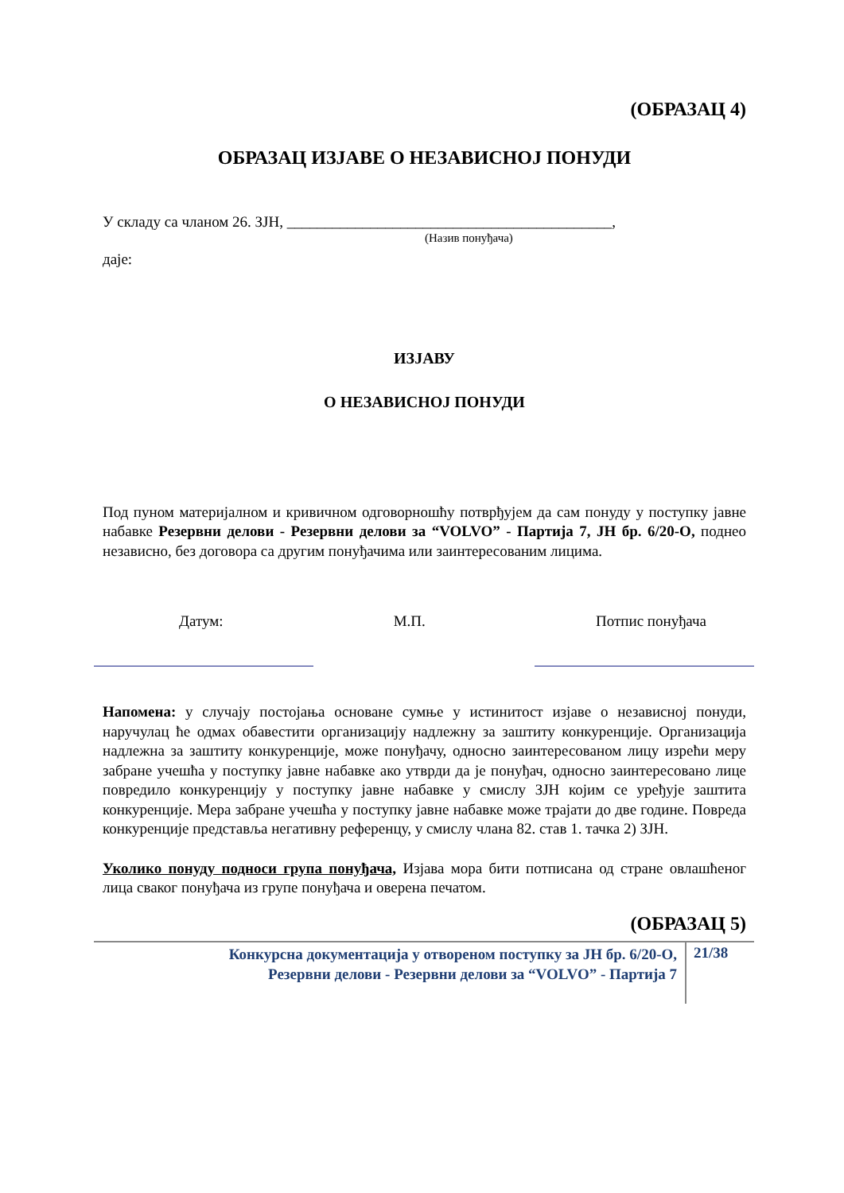(ОБРАЗАЦ 4)
ОБРАЗАЦ ИЗЈАВЕ О НЕЗАВИСНОЈ ПОНУДИ
У складу са чланом 26. ЗЈН, ___________________________________________,
(Назив понуђача)
даје:
ИЗЈАВУ
О НЕЗАВИСНОЈ ПОНУДИ
Под пуном материјалном и кривичном одговорношћу потврђујем да сам понуду у поступку јавне набавке Резервни делови - Резервни делови за “VOLVO” - Партија 7, ЈН бр. 6/20-О, поднео независно, без договора са другим понуђачима или заинтересованим лицима.
Датум: М.П. Потпис понуђача
Напомена: у случају постојања основане сумње у истинитост изјаве о независној понуди, наручулац ће одмах обавестити организацију надлежну за заштиту конкуренције. Организација надлежна за заштиту конкуренције, може понуђачу, односно заинтересованом лицу изрећи меру забране учешћа у поступку јавне набавке ако утврди да је понуђач, односно заинтересовано лице повредило конкуренцију у поступку јавне набавке у смислу ЗЈН којим се уређује заштита конкуренције. Мера забране учешћа у поступку јавне набавке може трајати до две године. Повреда конкуренције представља негативну референцу, у смислу члана 82. став 1. тачка 2) ЗЈН.
Уколико понуду подноси група понуђача, Изјава мора бити потписана од стране овлашћеног лица сваког понуђача из групе понуђача и оверена печатом.
(ОБРАЗАЦ 5)
Конкурсна документација у отвореном поступку за ЈН бр. 6/20-О,
Резервни делови - Резервни делови за “VOLVO” - Партија 7
21/38